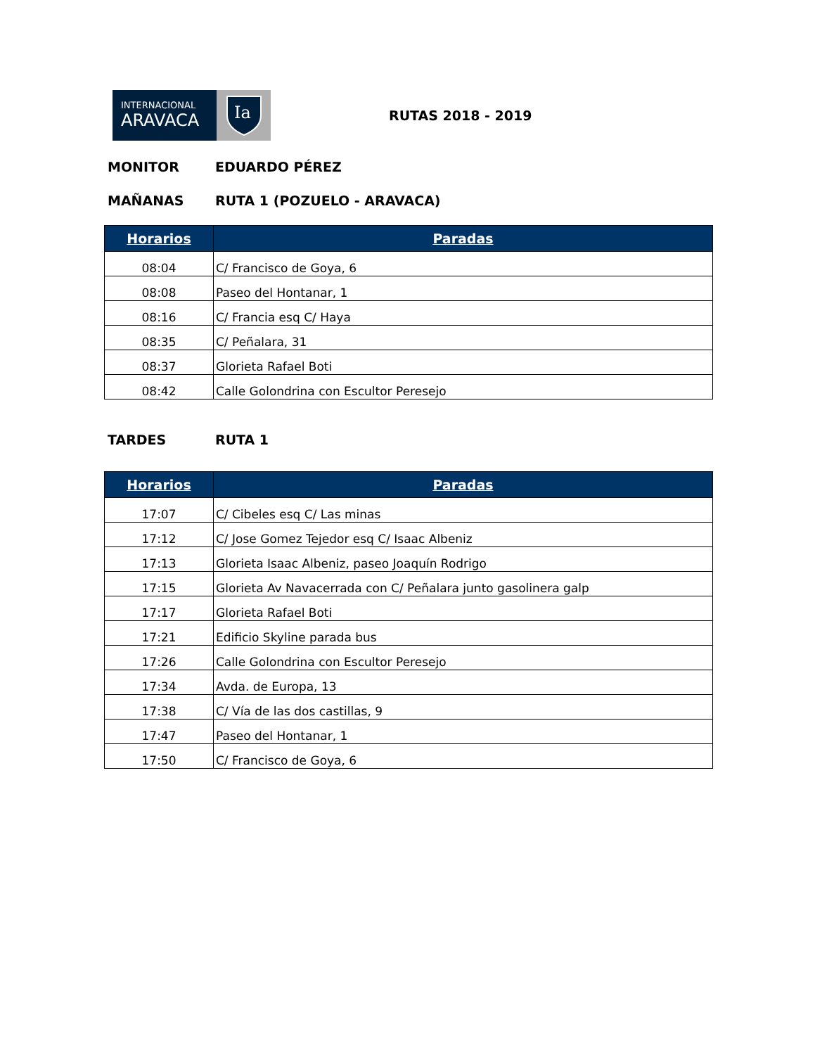INTERNACIONAL
ARAVACA
Ia
RUTAS 2018 - 2019
MONITOR EDUARDO PÉREZ
MAÑANAS RUTA 1 (POZUELO - ARAVACA)
| Horarios | Paradas |
| --- | --- |
| 08:04 | C/ Francisco de Goya, 6 |
| 08:08 | Paseo del Hontanar, 1 |
| 08:16 | C/ Francia esq C/ Haya |
| 08:35 | C/ Peñalara, 31 |
| 08:37 | Glorieta Rafael Boti |
| 08:42 | Calle Golondrina con Escultor Peresejo |
TARDES RUTA 1
| Horarios | Paradas |
| --- | --- |
| 17:07 | C/ Cibeles esq C/ Las minas |
| 17:12 | C/ Jose Gomez Tejedor esq C/ Isaac Albeniz |
| 17:13 | Glorieta Isaac Albeniz, paseo Joaquín Rodrigo |
| 17:15 | Glorieta Av Navacerrada con C/ Peñalara junto gasolinera galp |
| 17:17 | Glorieta Rafael Boti |
| 17:21 | Edificio Skyline parada bus |
| 17:26 | Calle Golondrina con Escultor Peresejo |
| 17:34 | Avda. de Europa, 13 |
| 17:38 | C/ Vía de las dos castillas, 9 |
| 17:47 | Paseo del Hontanar, 1 |
| 17:50 | C/ Francisco de Goya, 6 |